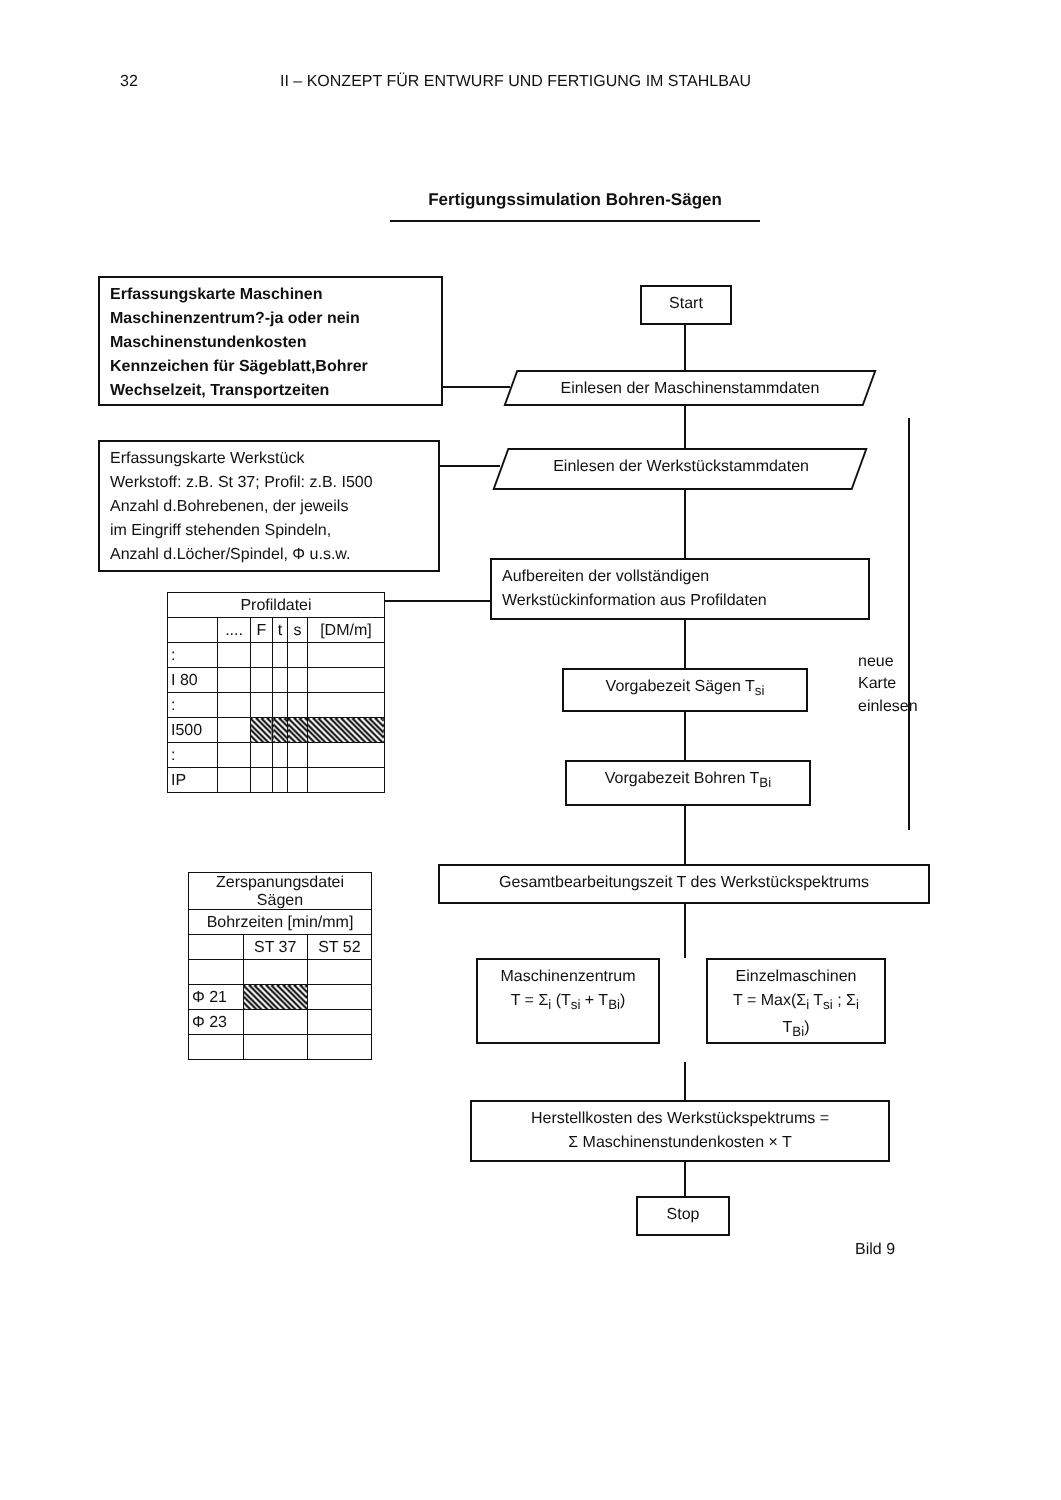32 II – KONZEPT FÜR ENTWURF UND FERTIGUNG IM STAHLBAU
Fertigungssimulation Bohren-Sägen
Erfassungskarte Maschinen
Maschinenzentrum?-ja oder nein
Maschinenstundenkosten
Kennzeichen für Sägeblatt,Bohrer
Wechselzeit, Transportzeiten
Erfassungskarte Werkstück
Werkstoff: z.B. St 37; Profil: z.B. I500
Anzahl d.Bohrebenen, der jeweils
im Eingriff stehenden Spindeln,
Anzahl d.Löcher/Spindel, Φ u.s.w.
| Profildatei | | | | | |
| --- | --- | --- | --- | --- | --- |
| | .... | F | t | s | [DM/m] |
| : | | | | | |
| I 80 | | | | | |
| : | | | | | |
| I500 | | | | | |
| : | | | | | |
| IP | | | | | |
| Zerspanungsdatei Sägen | | |
| --- | --- | --- |
| Bohrzeiten [min/mm] | | |
| | ST 37 | ST 52 |
| Φ 21 | | |
| Φ 23 | | |
Start
Einlesen der Maschinenstammdaten
Einlesen der Werkstückstammdaten
Aufbereiten der vollständigen
Werkstückinformation aus Profildaten
Vorgabezeit Sägen T<sub>si</sub>
Vorgabezeit Bohren T<sub>Bi</sub>
neue
Karte
einlesen
Gesamtbearbeitungszeit T des Werkstückspektrums
Maschinenzentrum
T = Σ<sub>i</sub> (T<sub>si</sub> + T<sub>Bi</sub>)
Einzelmaschinen
T = Max(Σ<sub>i</sub> T<sub>si</sub> ; Σ<sub>i</sub> T<sub>Bi</sub>)
Herstellkosten des Werkstückspektrums =
Σ Maschinenstundenkosten × T
Stop
Bild 9